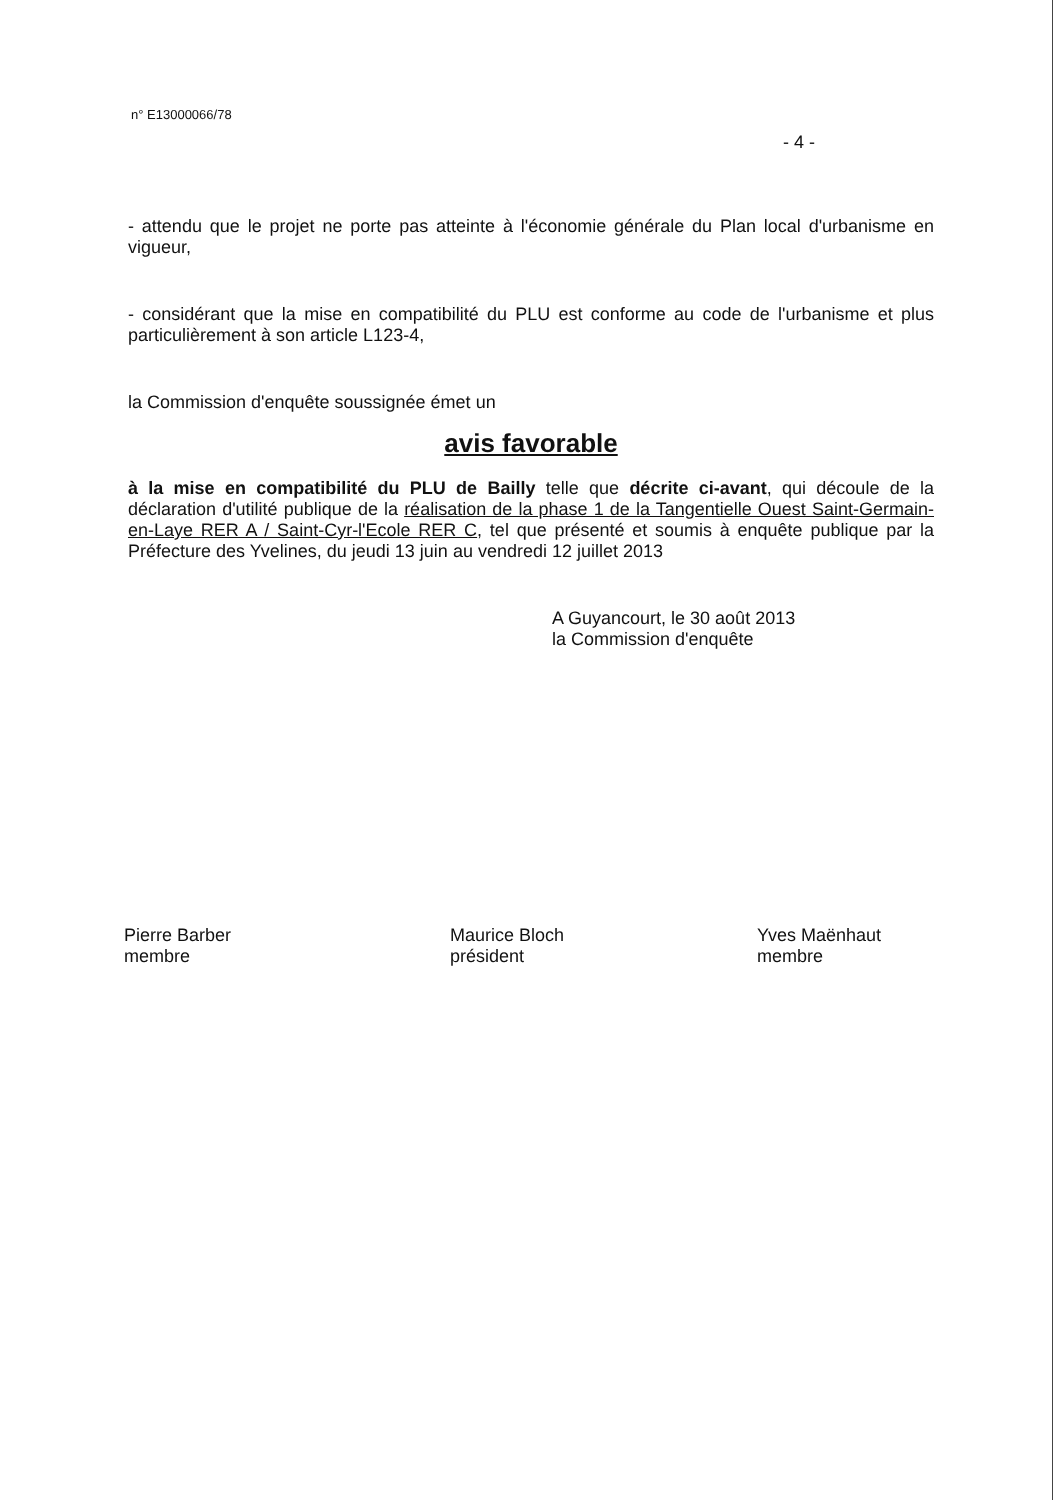n° E13000066/78
- 4 -
- attendu que le projet ne porte pas atteinte à l'économie générale du Plan local d'urbanisme en vigueur,
- considérant que la mise en compatibilité du PLU est conforme au code de l'urbanisme et plus particulièrement à son article L123-4,
la Commission d'enquête soussignée émet un
avis favorable
à la mise en compatibilité du PLU de Bailly telle que décrite ci-avant, qui découle de la déclaration d'utilité publique de la réalisation de la phase 1 de la Tangentielle Ouest Saint-Germain-en-Laye RER A / Saint-Cyr-l'Ecole RER C, tel que présenté et soumis à enquête publique par la Préfecture des Yvelines, du jeudi 13 juin au vendredi 12 juillet 2013
A Guyancourt, le 30 août 2013
la Commission d'enquête
Pierre Barber
membre
Maurice Bloch
président
Yves Maënhaut
membre